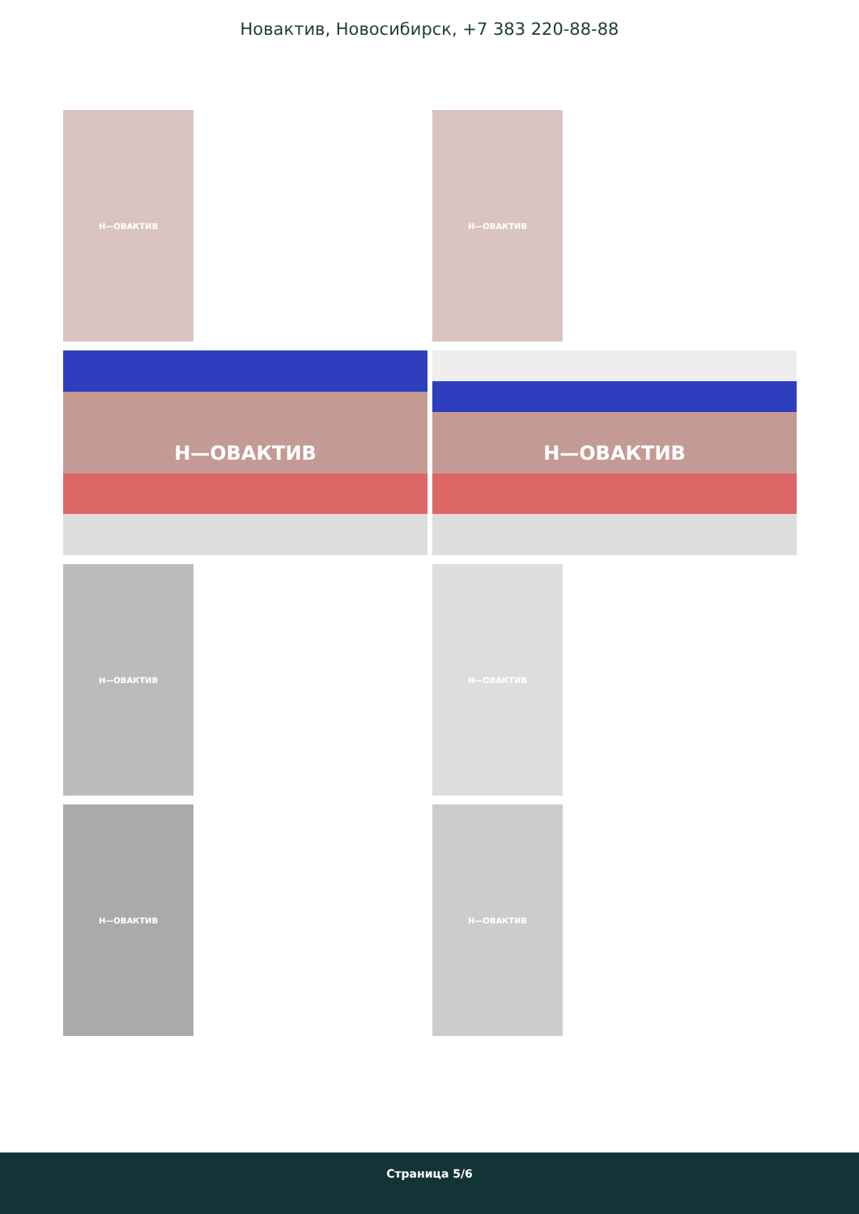Новактив, Новосибирск, +7 383 220-88-88
Н—ОВАКТИВ Н—ОВАКТИВ
Н—ОВАКТИВ Н—ОВАКТИВ
Н—ОВАКТИВ Н—ОВАКТИВ
Н—ОВАКТИВ Н—ОВАКТИВ
Страница 5/6